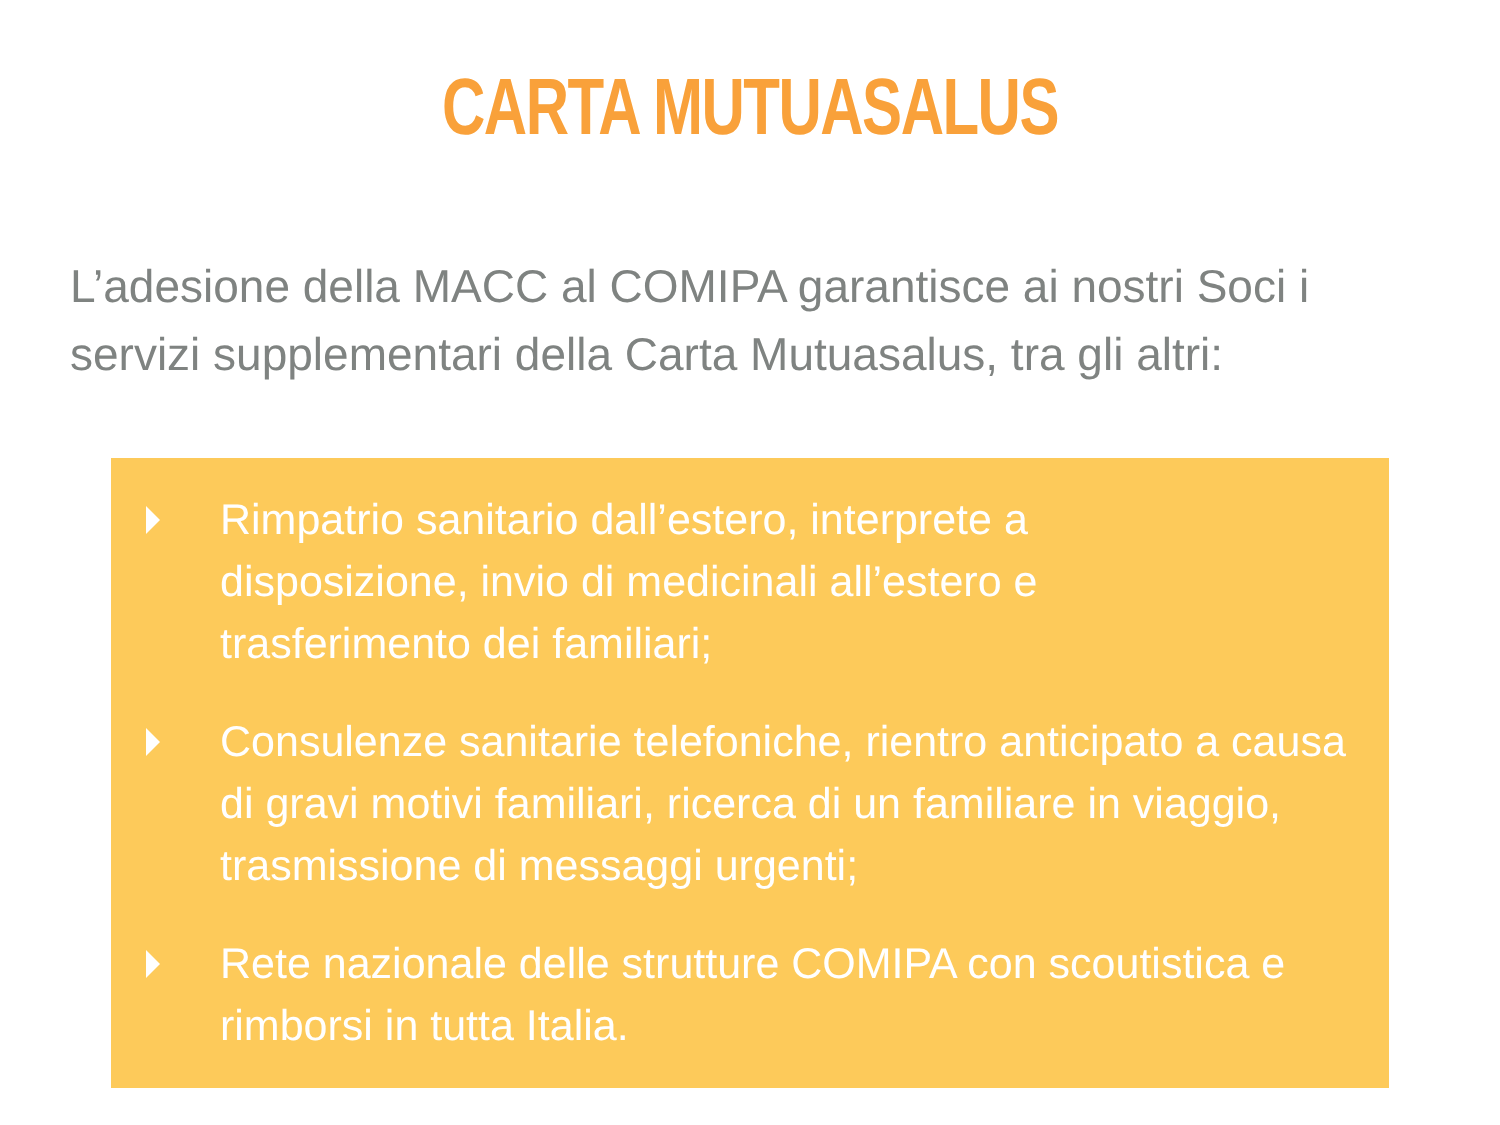CARTA MUTUASALUS
L’adesione della MACC al COMIPA garantisce ai nostri Soci i servizi supplementari della Carta Mutuasalus, tra gli altri:
Rimpatrio sanitario dall’estero, interprete a
disposizione, invio di medicinali all’estero e
trasferimento dei familiari;
Consulenze sanitarie telefoniche, rientro anticipato a causa di gravi motivi familiari, ricerca di un familiare in viaggio, trasmissione di messaggi urgenti;
Rete nazionale delle strutture COMIPA con scoutistica e rimborsi in tutta Italia.